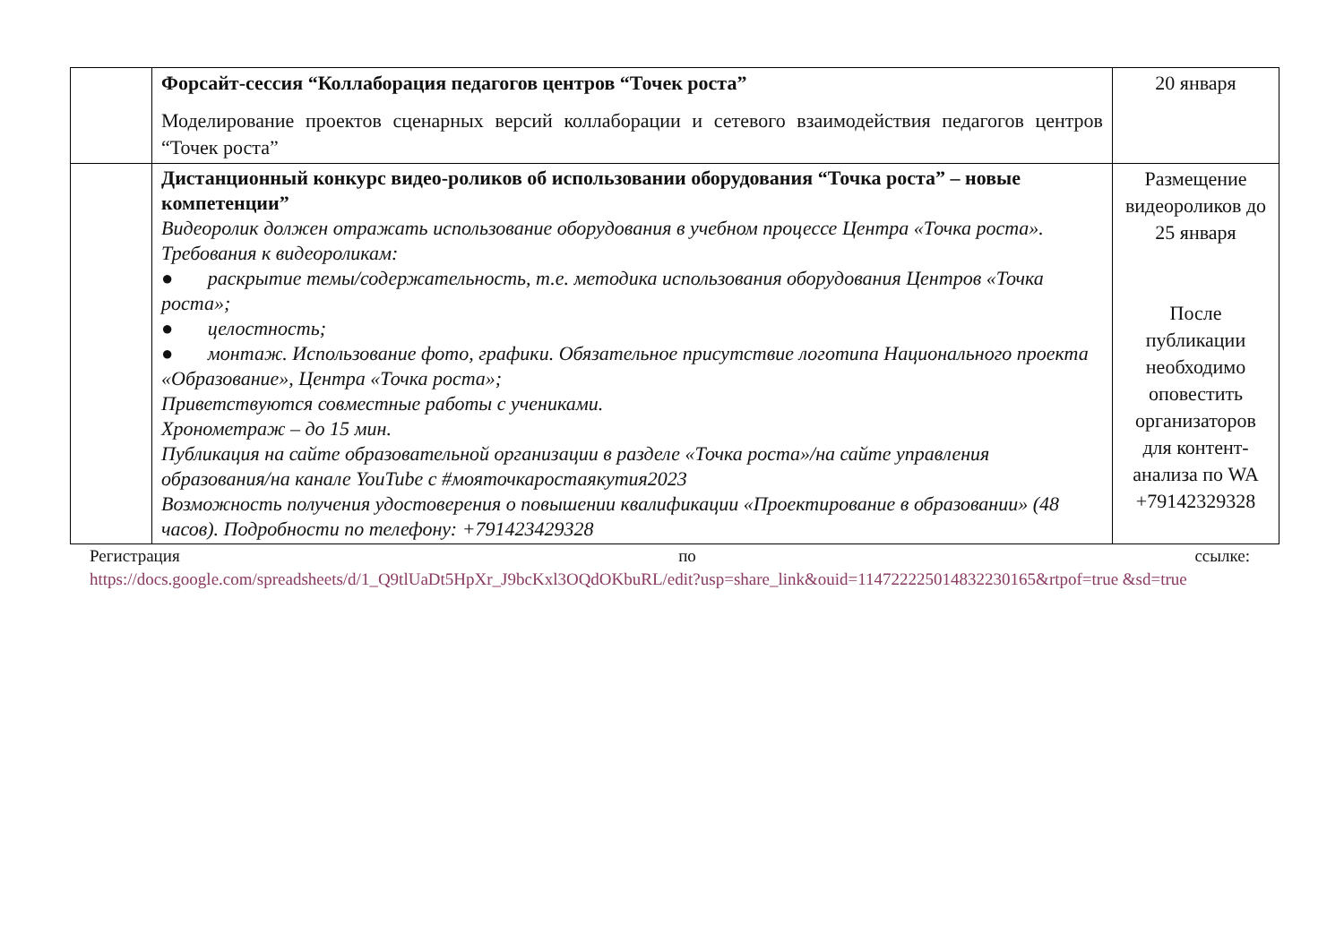| | Форсайт-сессия “Коллаборация педагогов центров “Точек роста” Моделирование проектов сценарных версий коллаборации и сетевого взаимодействия педагогов центров “Точек роста” | 20 января |
| | Дистанционный конкурс видео-роликов об использовании оборудования “Точка роста” – новые компетенции” Видеоролик должен отражать использование оборудования в учебном процессе Центра «Точка роста». Требования к видеороликам: ● раскрытие темы/содержательность, т.е. методика использования оборудования Центров «Точка роста»; ● целостность; ● монтаж. Использование фото, графики. Обязательное присутствие логотипа Национального проекта «Образование», Центра «Точка роста»; Приветствуются совместные работы с учениками. Хронометраж – до 15 мин. Публикация на сайте образовательной организации в разделе «Точка роста»/на сайте управления образования/на канале YouTube с #мояточкаростаякутия2023 Возможность получения удостоверения о повышении квалификации «Проектирование в образовании» (48 часов). Подробности по телефону: +791423429328 | Размещение видеороликов до 25 января После публикации необходимо оповестить организаторов для контент-анализа по WA +79142329328 |
Регистрация по ссылке:
https://docs.google.com/spreadsheets/d/1_Q9tlUaDt5HpXr_J9bcKxl3OQdOKbuRL/edit?usp=share_link&ouid=114722225014832230165&rtpof=true &sd=true